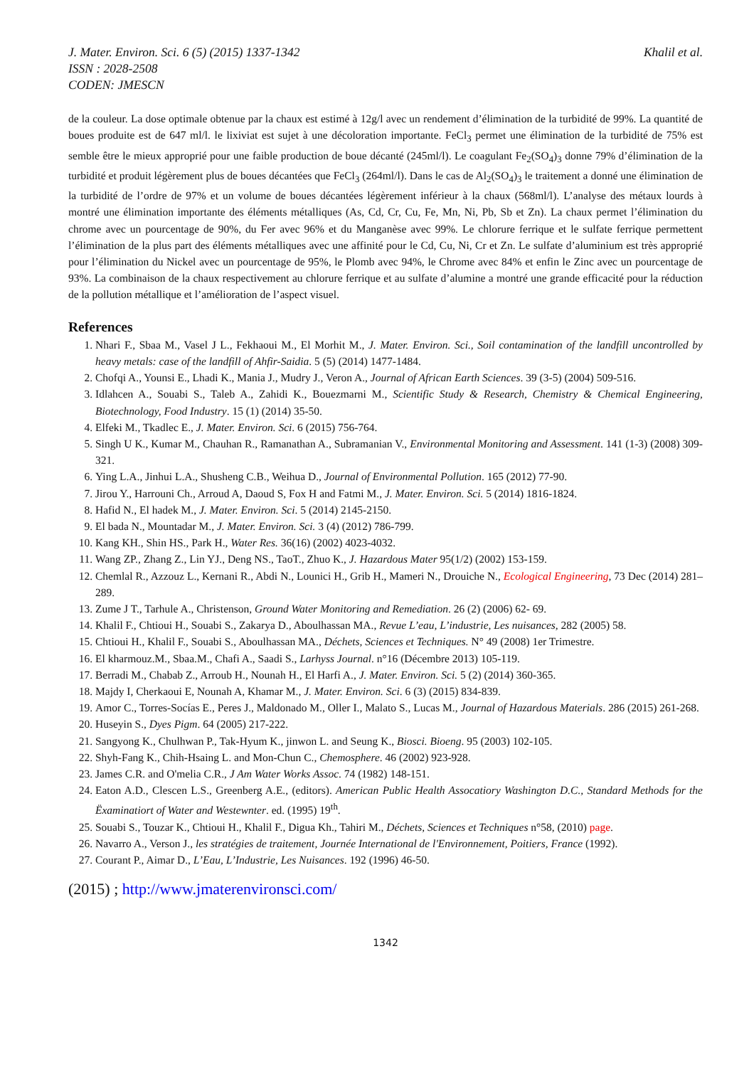J. Mater. Environ. Sci. 6 (5) (2015) 1337-1342
ISSN : 2028-2508
CODEN: JMESCN
Khalil et al.
de la couleur. La dose optimale obtenue par la chaux est estimé à 12g/l avec un rendement d’élimination de la turbidité de 99%. La quantité de boues produite est de 647 ml/l. le lixiviat est sujet à une décoloration importante. FeCl<sub>3</sub> permet une élimination de la turbidité de 75% est semble être le mieux approprié pour une faible production de boue décanté (245ml/l). Le coagulant Fe<sub>2</sub>(SO<sub>4</sub>)<sub>3</sub> donne 79% d’élimination de la turbidité et produit légèrement plus de boues décantées que FeCl<sub>3</sub> (264ml/l). Dans le cas de Al<sub>2</sub>(SO<sub>4</sub>)<sub>3</sub> le traitement a donné une élimination de la turbidité de l’ordre de 97% et un volume de boues décantées légèrement inférieur à la chaux (568ml/l). L’analyse des métaux lourds à montré une élimination importante des éléments métalliques (As, Cd, Cr, Cu, Fe, Mn, Ni, Pb, Sb et Zn). La chaux permet l’élimination du chrome avec un pourcentage de 90%, du Fer avec 96% et du Manganèse avec 99%. Le chlorure ferrique et le sulfate ferrique permettent l’élimination de la plus part des éléments métalliques avec une affinité pour le Cd, Cu, Ni, Cr et Zn. Le sulfate d’aluminium est très approprié pour l’élimination du Nickel avec un pourcentage de 95%, le Plomb avec 94%, le Chrome avec 84% et enfin le Zinc avec un pourcentage de 93%. La combinaison de la chaux respectivement au chlorure ferrique et au sulfate d’alumine a montré une grande efficacité pour la réduction de la pollution métallique et l’amélioration de l’aspect visuel.
References
1. Nhari F., Sbaa M., Vasel J L., Fekhaoui M., El Morhit M., J. Mater. Environ. Sci., Soil contamination of the landfill uncontrolled by heavy metals: case of the landfill of Ahfir-Saidia. 5 (5) (2014) 1477-1484.
2. Chofqi A., Younsi E., Lhadi K., Mania J., Mudry J., Veron A., Journal of African Earth Sciences. 39 (3-5) (2004) 509-516.
3. Idlahcen A., Souabi S., Taleb A., Zahidi K., Bouezmarni M., Scientific Study & Research, Chemistry & Chemical Engineering, Biotechnology, Food Industry. 15 (1) (2014) 35-50.
4. Elfeki M., Tkadlec E., J. Mater. Environ. Sci. 6 (2015) 756-764.
5. Singh U K., Kumar M., Chauhan R., Ramanathan A., Subramanian V., Environmental Monitoring and Assessment. 141 (1-3) (2008) 309-321.
6. Ying L.A., Jinhui L.A., Shusheng C.B., Weihua D., Journal of Environmental Pollution. 165 (2012) 77-90.
7. Jirou Y., Harrouni Ch., Arroud A, Daoud S, Fox H and Fatmi M., J. Mater. Environ. Sci. 5 (2014) 1816-1824.
8. Hafid N., El hadek M., J. Mater. Environ. Sci. 5 (2014) 2145-2150.
9. El bada N., Mountadar M., J. Mater. Environ. Sci. 3 (4) (2012) 786-799.
10. Kang KH., Shin HS., Park H., Water Res. 36(16) (2002) 4023-4032.
11. Wang ZP., Zhang Z., Lin YJ., Deng NS., TaoT., Zhuo K., J. Hazardous Mater 95(1/2) (2002) 153-159.
12. Chemlal R., Azzouz L., Kernani R., Abdi N., Lounici H., Grib H., Mameri N., Drouiche N., Ecological Engineering, 73 Dec (2014) 281–289.
13. Zume J T., Tarhule A., Christenson, Ground Water Monitoring and Remediation. 26 (2) (2006) 62- 69.
14. Khalil F., Chtioui H., Souabi S., Zakarya D., Aboulhassan MA., Revue L’eau, L’industrie, Les nuisances, 282 (2005) 58.
15. Chtioui H., Khalil F., Souabi S., Aboulhassan MA., Déchets, Sciences et Techniques. N° 49 (2008) 1er Trimestre.
16. El kharmouz.M., Sbaa.M., Chafi A., Saadi S., Larhyss Journal. n°16 (Décembre 2013) 105-119.
17. Berradi M., Chabab Z., Arroub H., Nounah H., El Harfi A., J. Mater. Environ. Sci. 5 (2) (2014) 360-365.
18. Majdy I, Cherkaoui E, Nounah A, Khamar M., J. Mater. Environ. Sci. 6 (3) (2015) 834-839.
19. Amor C., Torres-Socías E., Peres J., Maldonado M., Oller I., Malato S., Lucas M., Journal of Hazardous Materials. 286 (2015) 261-268.
20. Huseyin S., Dyes Pigm. 64 (2005) 217-222.
21. Sangyong K., Chulhwan P., Tak-Hyum K., jinwon L. and Seung K., Biosci. Bioeng. 95 (2003) 102-105.
22. Shyh-Fang K., Chih-Hsaing L. and Mon-Chun C., Chemosphere. 46 (2002) 923-928.
23. James C.R. and O'melia C.R., J Am Water Works Assoc. 74 (1982) 148-151.
24. Eaton A.D., Clescen L.S., Greenberg A.E., (editors). American Public Health Assocatiory Washington D.C., Standard Methods for the Ëxaminatiort of Water and Westewnter. ed. (1995) 19<sup>th</sup>.
25. Souabi S., Touzar K., Chtioui H., Khalil F., Digua Kh., Tahiri M., Déchets, Sciences et Techniques n°58, (2010) page.
26. Navarro A., Verson J., les stratégies de traitement, Journée International de l'Environnement, Poitiers, France (1992).
27. Courant P., Aimar D., L’Eau, L’Industrie, Les Nuisances. 192 (1996) 46-50.
(2015) ; http://www.jmaterenvironsci.com/
1342